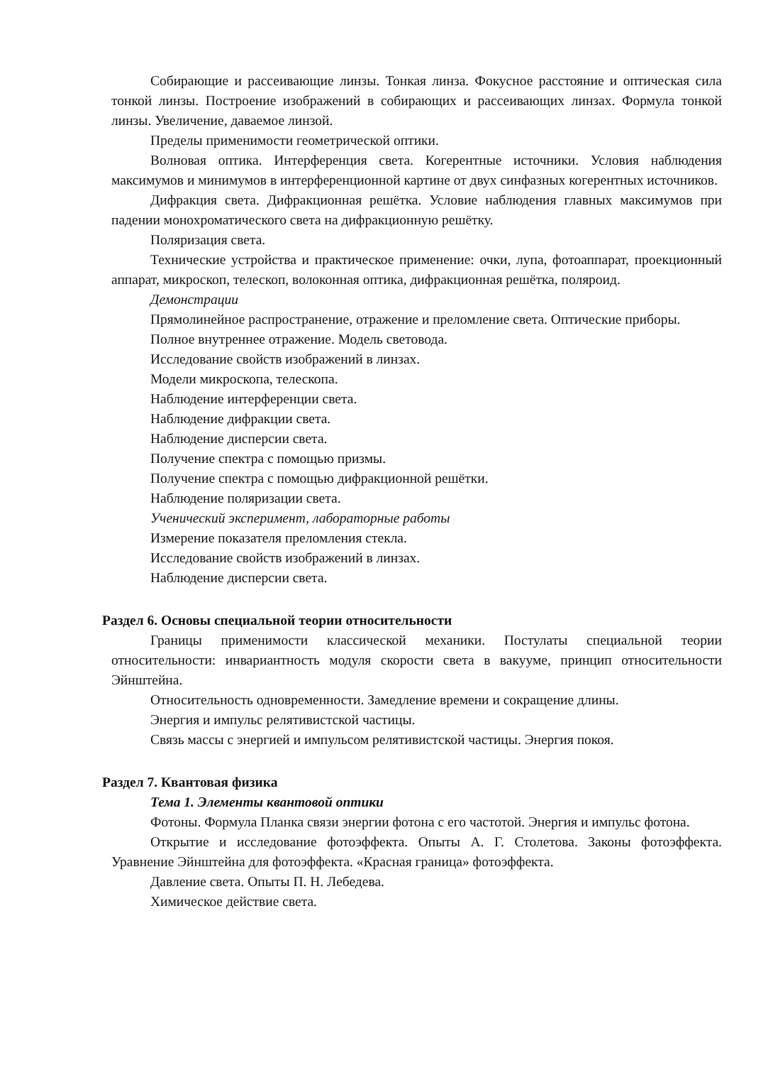Собирающие и рассеивающие линзы. Тонкая линза. Фокусное расстояние и оптическая сила тонкой линзы. Построение изображений в собирающих и рассеивающих линзах. Формула тонкой линзы. Увеличение, даваемое линзой.
Пределы применимости геометрической оптики.
Волновая оптика. Интерференция света. Когерентные источники. Условия наблюдения максимумов и минимумов в интерференционной картине от двух синфазных когерентных источников.
Дифракция света. Дифракционная решётка. Условие наблюдения главных максимумов при падении монохроматического света на дифракционную решётку.
Поляризация света.
Технические устройства и практическое применение: очки, лупа, фотоаппарат, проекционный аппарат, микроскоп, телескоп, волоконная оптика, дифракционная решётка, поляроид.
Демонстрации
Прямолинейное распространение, отражение и преломление света. Оптические приборы.
Полное внутреннее отражение. Модель световода.
Исследование свойств изображений в линзах.
Модели микроскопа, телескопа.
Наблюдение интерференции света.
Наблюдение дифракции света.
Наблюдение дисперсии света.
Получение спектра с помощью призмы.
Получение спектра с помощью дифракционной решётки.
Наблюдение поляризации света.
Ученический эксперимент, лабораторные работы
Измерение показателя преломления стекла.
Исследование свойств изображений в линзах.
Наблюдение дисперсии света.
Раздел 6. Основы специальной теории относительности
Границы применимости классической механики. Постулаты специальной теории относительности: инвариантность модуля скорости света в вакууме, принцип относительности Эйнштейна.
Относительность одновременности. Замедление времени и сокращение длины.
Энергия и импульс релятивистской частицы.
Связь массы с энергией и импульсом релятивистской частицы. Энергия покоя.
Раздел 7. Квантовая физика
Тема 1. Элементы квантовой оптики
Фотоны. Формула Планка связи энергии фотона с его частотой. Энергия и импульс фотона.
Открытие и исследование фотоэффекта. Опыты А. Г. Столетова. Законы фотоэффекта. Уравнение Эйнштейна для фотоэффекта. «Красная граница» фотоэффекта.
Давление света. Опыты П. Н. Лебедева.
Химическое действие света.